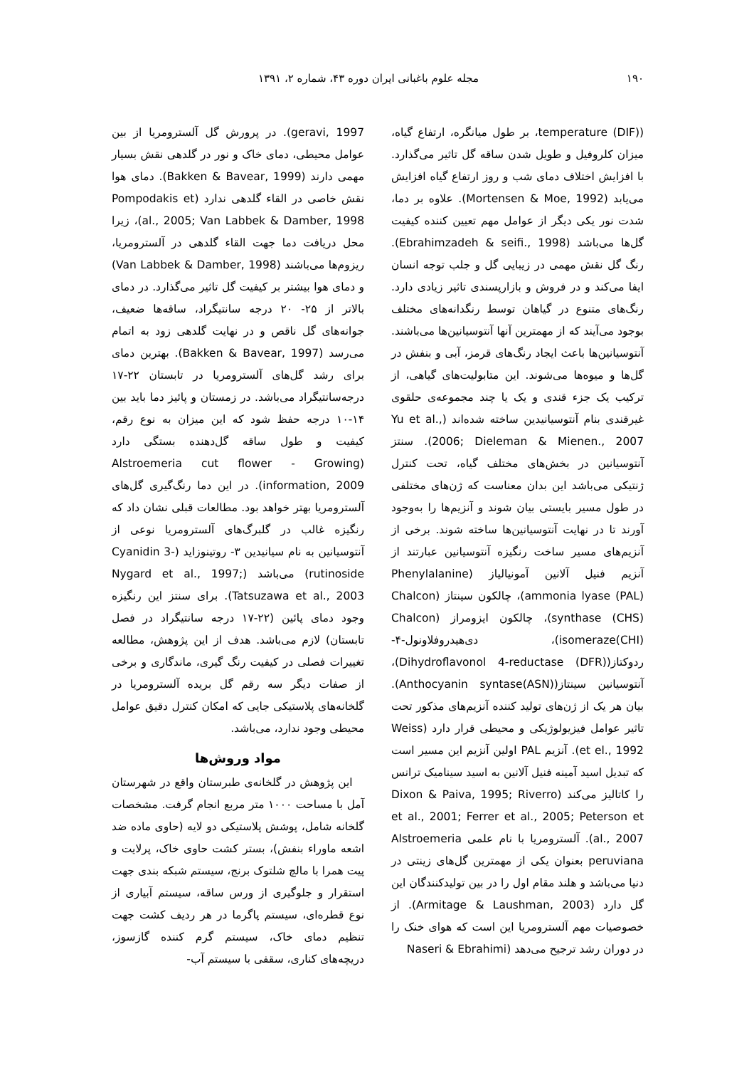۱۹۰ مجله علوم باغبانی ایران دوره ۴۳، شماره ۲، ۱۳۹۱
(temperature (DIF)، بر طول میانگره، ارتفاع گیاه، میزان کلروفیل و طویل شدن ساقه گل تاثیر می‌گذارد. با افزایش اختلاف دمای شب و روز ارتفاع گیاه افزایش می‌یابد (Mortensen & Moe, 1992). علاوه بر دما، شدت نور یکی دیگر از عوامل مهم تعیین کننده کیفیت گل‌ها می‌باشد (Ebrahimzadeh & seifi., 1998). رنگ گل نقش مهمی در زیبایی گل و جلب توجه انسان ایفا می‌کند و در فروش و بازارپسندی تاثیر زیادی دارد. رنگ‌های متنوع در گیاهان توسط رنگدانه‌های مختلف بوجود می‌آیند که از مهمترین آنها آنتوسیانین‌ها می‌باشند. آنتوسیانین‌ها باعث ایجاد رنگ‌های قرمز، آبی و بنفش در گل‌ها و میوه‌ها می‌شوند. این متابولیت‌های گیاهی، از ترکیب یک جزء قندی و یک یا چند مجموعه‌ی حلقوی غیرقندی بنام آنتوسیانیدین ساخته شده‌اند (Yu et al., 2006; Dieleman & Mienen., 2007). سنتز آنتوسیانین در بخش‌های مختلف گیاه، تحت کنترل ژنتیکی می‌باشد این بدان معناست که ژن‌های مختلفی در طول مسیر بایستی بیان شوند و آنزیم‌ها را به‌وجود آورند تا در نهایت آنتوسیانین‌ها ساخته شوند. برخی از آنزیم‌های مسیر ساخت رنگیزه آنتوسیانین عبارتند از آنزیم فنیل آلانین آمونیالیاز (Phenylalanine ammonia lyase (PAL))، چالکون سینتاز (Chalcon synthase (CHS))، چالکون ایزومراز (Chalcon isomeraze(CHI))، دی‌هیدروفلاونول-۴-ردوکتاز(Dihydroflavonol 4-reductase (DFR))، آنتوسیانین سینتاز(Anthocyanin syntase(ASN)). بیان هر یک از ژن‌های تولید کننده آنزیم‌های مذکور تحت تاثیر عوامل فیزیولوژیکی و محیطی قرار دارد (Weiss et el., 1992). آنزیم PAL اولین آنزیم این مسیر است که تبدیل اسید آمینه فنیل آلانین به اسید سینامیک ترانس را کاتالیز می‌کند (Dixon & Paiva, 1995; Riverro et al., 2001; Ferrer et al., 2005; Peterson et al., 2007). آلسترومریا با نام علمی Alstroemeria peruviana بعنوان یکی از مهمترین گل‌های زینتی در دنیا می‌باشد و هلند مقام اول را در بین تولیدکنندگان این گل دارد (Armitage & Laushman, 2003). از خصوصیات مهم آلسترومریا این است که هوای خنک را در دوران رشد ترجیح می‌دهد (Naseri & Ebrahimi
geravi, 1997). در پرورش گل آلسترومریا از بین عوامل محیطی، دمای خاک و نور در گلدهی نقش بسیار مهمی دارند (Bakken & Bavear, 1999). دمای هوا نقش خاصی در القاء گلدهی ندارد (Pompodakis et al., 2005; Van Labbek & Damber, 1998)، زیرا محل دریافت دما جهت القاء گلدهی در آلسترومریا، ریزوم‌ها می‌باشند (Van Labbek & Damber, 1998) و دمای هوا بیشتر بر کیفیت گل تاثیر می‌گذارد. در دمای بالاتر از ۲۵- ۲۰ درجه سانتیگراد، ساقه‌ها ضعیف، جوانه‌های گل ناقص و در نهایت گلدهی زود به اتمام می‌رسد (Bakken & Bavear, 1997). بهترین دمای برای رشد گل‌های آلسترومریا در تابستان ۲۲-۱۷ درجه‌سانتیگراد می‌باشد. در زمستان و پائیز دما باید بین ۱۴-۱۰ درجه حفظ شود که این میزان به نوع رقم، کیفیت و طول ساقه گل‌دهنده بستگی دارد (Alstroemeria cut flower - Growing information, 2009). در این دما رنگ‌گیری گل‌های آلسترومریا بهتر خواهد بود. مطالعات قبلی نشان داد که رنگیزه غالب در گلبرگ‌های آلسترومریا نوعی از آنتوسیانین به نام سیانیدین ۳- روتینوزاید (Cyanidin 3- rutinoside) می‌باشد (Nygard et al., 1997; Tatsuzawa et al., 2003). برای سنتز این رنگیزه وجود دمای پائین (۲۲-۱۷ درجه سانتیگراد در فصل تابستان) لازم می‌باشد. هدف از این پژوهش، مطالعه تغییرات فصلی در کیفیت رنگ گیری، ماندگاری و برخی از صفات دیگر سه رقم گل بریده آلسترومریا در گلخانه‌های پلاستیکی جایی که امکان کنترل دقیق عوامل محیطی وجود ندارد، می‌باشد.
مواد وروش‌ها
این پژوهش در گلخانه‌ی طبرستان واقع در شهرستان آمل با مساحت ۱۰۰۰ متر مربع انجام گرفت. مشخصات گلخانه شامل، پوشش پلاستیکی دو لایه (حاوی ماده ضد اشعه ماوراء بنفش)، بستر کشت حاوی خاک، پرلایت و پیت همرا با مالچ شلتوک برنج، سیستم شبکه بندی جهت استقرار و جلوگیری از ورس ساقه، سیستم آبیاری از نوع قطره‌ای، سیستم پاگرما در هر ردیف کشت جهت تنظیم دمای خاک، سیستم گرم کننده گازسوز، دریچه‌های کناری، سقفی با سیستم آب-